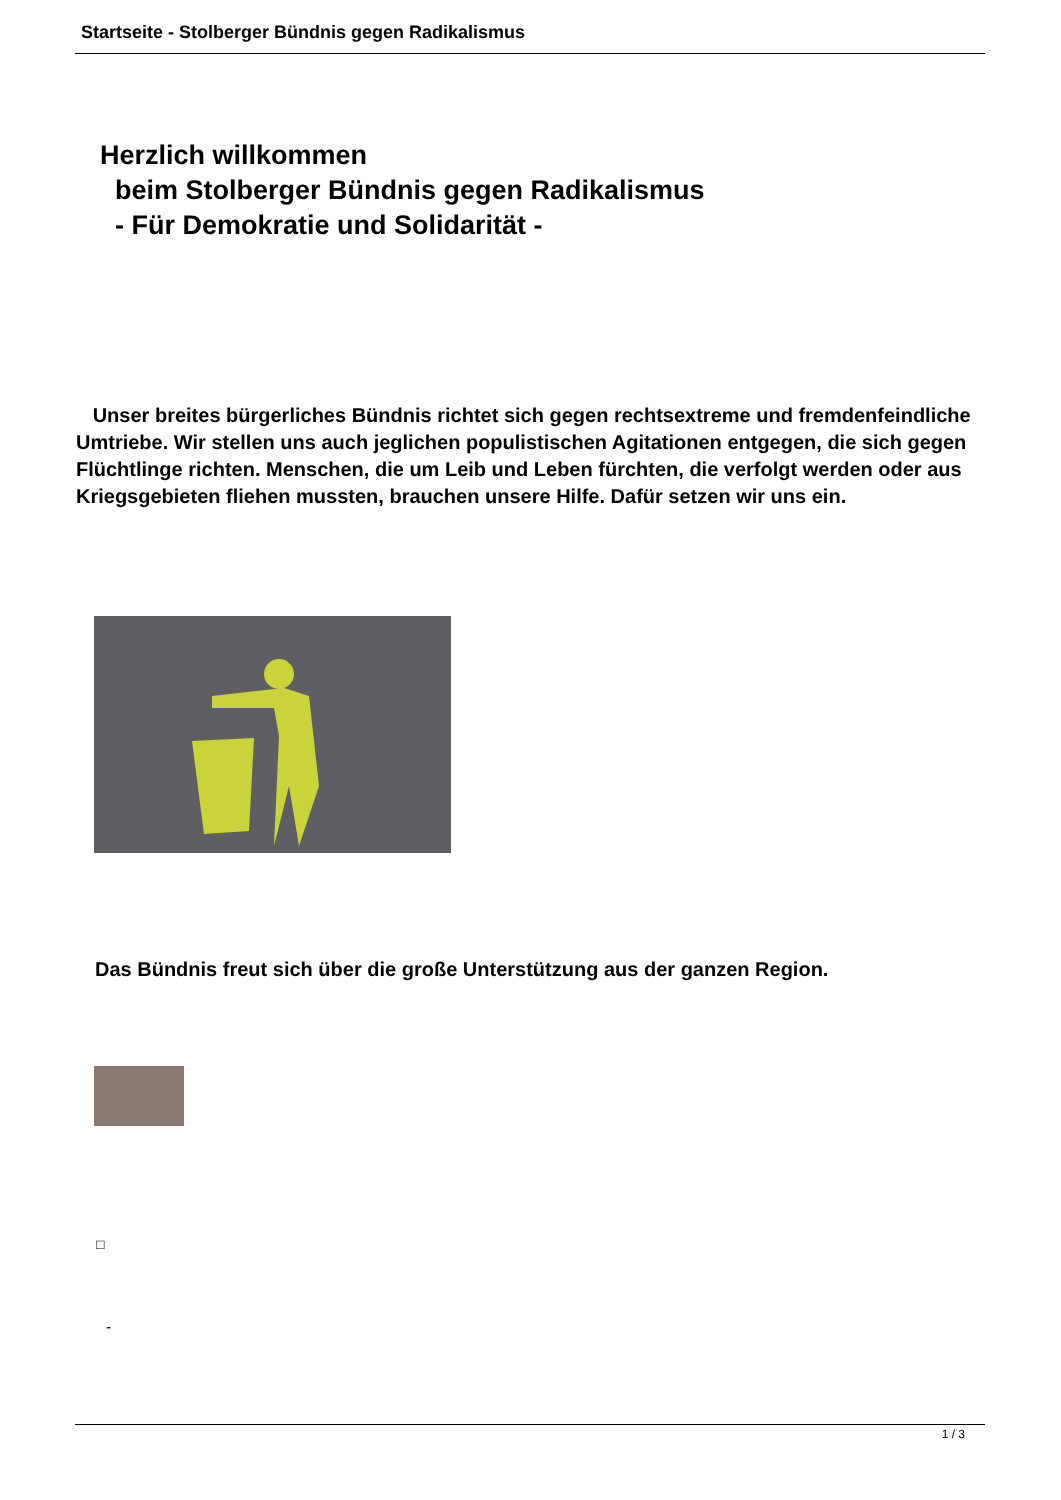Startseite - Stolberger Bündnis gegen Radikalismus
Herzlich willkommen
beim Stolberger Bündnis gegen Radikalismus
- Für Demokratie und Solidarität -
Unser breites bürgerliches Bündnis richtet sich gegen rechtsextreme und fremdenfeindliche Umtriebe. Wir stellen uns auch jeglichen populistischen Agitationen entgegen, die sich gegen Flüchtlinge richten. Menschen, die um Leib und Leben fürchten, die verfolgt werden oder aus Kriegsgebieten fliehen mussten, brauchen unsere Hilfe. Dafür setzen wir uns ein.
Das Bündnis freut sich über die große Unterstützung aus der ganzen Region.
□
-
1 / 3